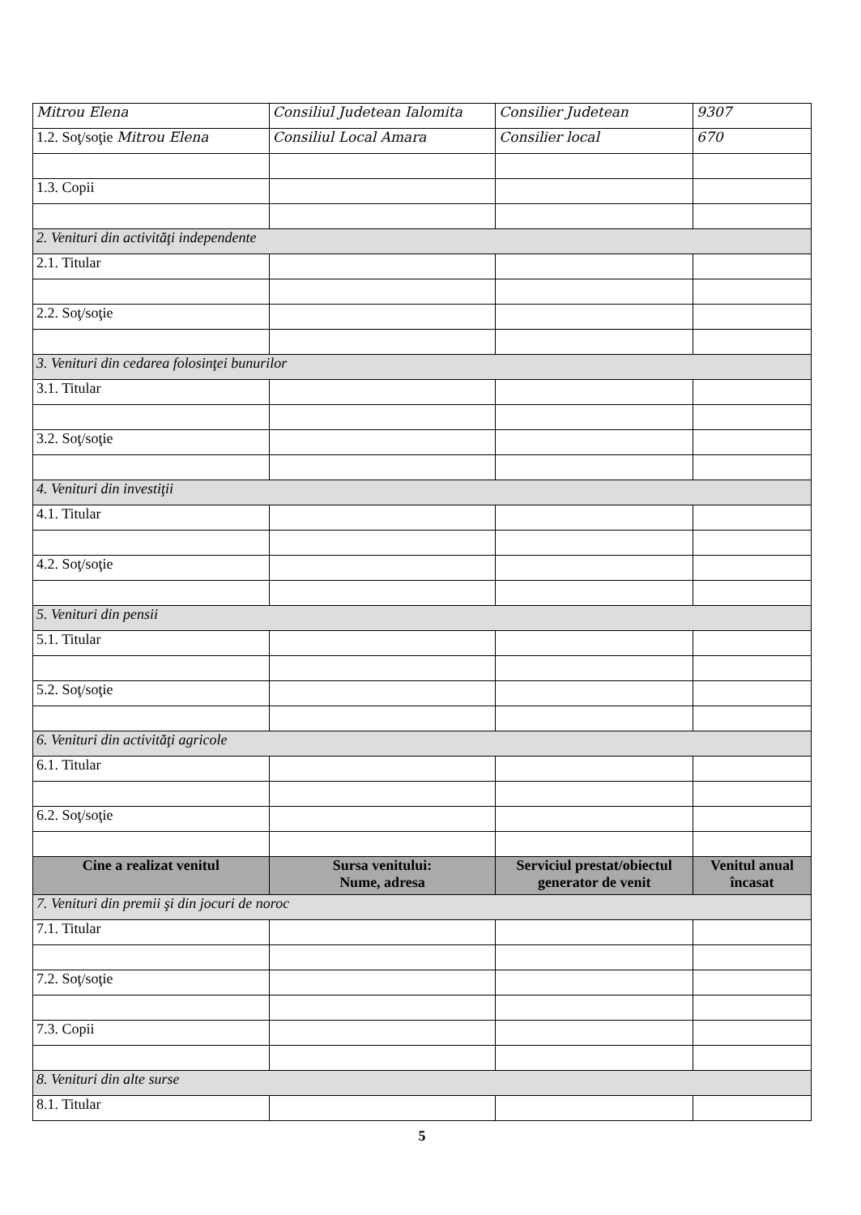| Mitrou Elena | Consiliul Judetean Ialomita | Consilier Judetean | 9307 |
| 1.2. Soţ/soţie Mitrou Elena | Consiliul Local Amara | Consilier local | 670 |
| 1.3. Copii | | | |
| 2. Venituri din activităţi independente | | | |
| 2.1. Titular | | | |
| 2.2. Soţ/soţie | | | |
| 3. Venituri din cedarea folosinţei bunurilor | | | |
| 3.1. Titular | | | |
| 3.2. Soţ/soţie | | | |
| 4. Venituri din investiţii | | | |
| 4.1. Titular | | | |
| 4.2. Soţ/soţie | | | |
| 5. Venituri din pensii | | | |
| 5.1. Titular | | | |
| 5.2. Soţ/soţie | | | |
| 6. Venituri din activităţi agricole | | | |
| 6.1. Titular | | | |
| 6.2. Soţ/soţie | | | |
| Cine a realizat venitul | Sursa venitului: Nume, adresa | Serviciul prestat/obiectul generator de venit | Venitul anual încasat |
| 7. Venituri din premii şi din jocuri de noroc | | | |
| 7.1. Titular | | | |
| 7.2. Soţ/soţie | | | |
| 7.3. Copii | | | |
| 8. Venituri din alte surse | | | |
| 8.1. Titular | | | |
5